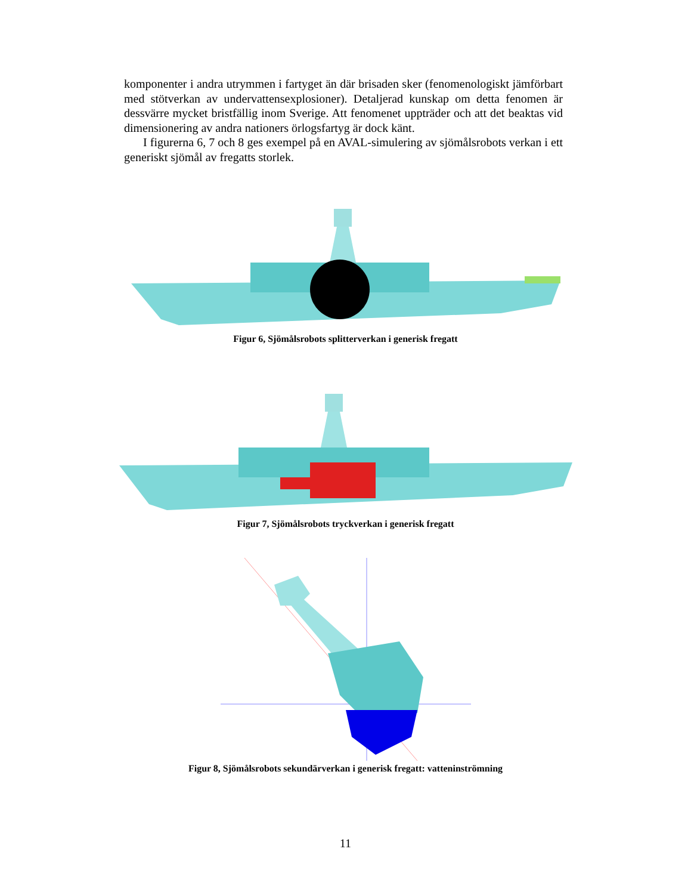komponenter i andra utrymmen i fartyget än där brisaden sker (fenomenologiskt jämförbart med stötverkan av undervattensexplosioner). Detaljerad kunskap om detta fenomen är dessvärre mycket bristfällig inom Sverige. Att fenomenet uppträder och att det beaktas vid dimensionering av andra nationers örlogsfartyg är dock känt.
I figurerna 6, 7 och 8 ges exempel på en AVAL-simulering av sjömålsrobots verkan i ett generiskt sjömål av fregatts storlek.
Figur 6, Sjömålsrobots splitterverkan i generisk fregatt
Figur 7, Sjömålsrobots tryckverkan i generisk fregatt
Figur 8, Sjömålsrobots sekundärverkan i generisk fregatt: vatteninströmning
11